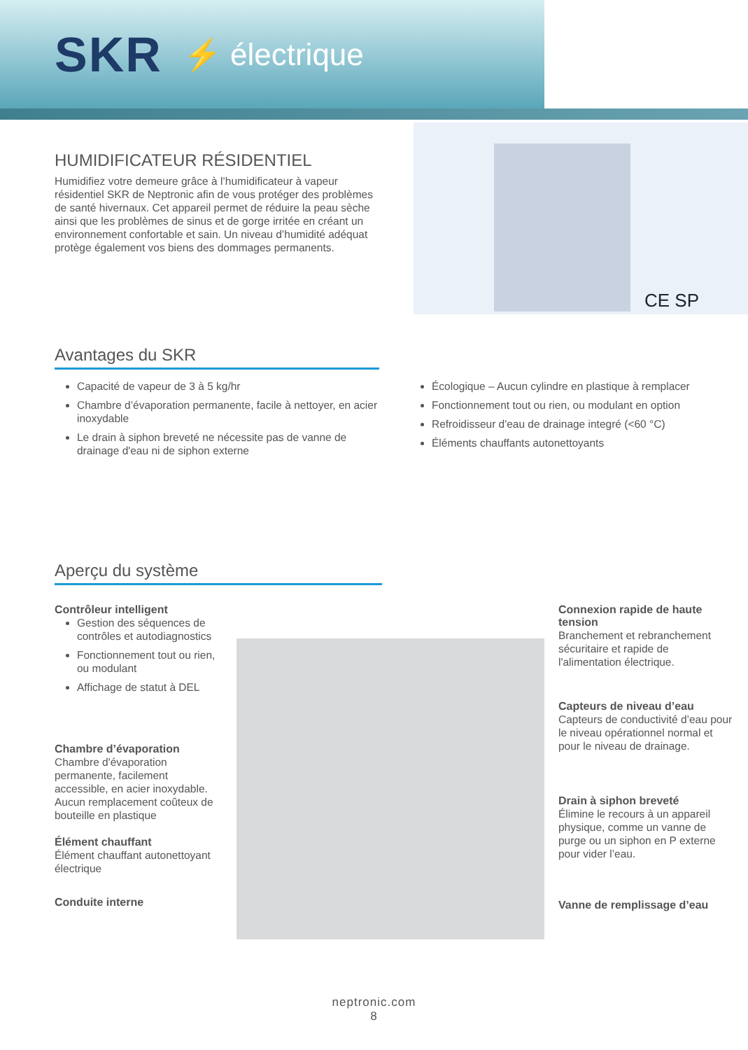SKR ⚡ électrique
HUMIDIFICATEUR RÉSIDENTIEL
Humidifiez votre demeure grâce à l’humidificateur à vapeur résidentiel SKR de Neptronic afin de vous protéger des problèmes de santé hivernaux. Cet appareil permet de réduire la peau sèche ainsi que les problèmes de sinus et de gorge irritée en créant un environnement confortable et sain. Un niveau d’humidité adéquat protège également vos biens des dommages permanents.
CE SP
Avantages du SKR
Capacité de vapeur de 3 à 5 kg/hr
Chambre d’évaporation permanente, facile à nettoyer, en acier inoxydable
Le drain à siphon breveté ne nécessite pas de vanne de drainage d'eau ni de siphon externe
Écologique – Aucun cylindre en plastique à remplacer
Fonctionnement tout ou rien, ou modulant en option
Refroidisseur d'eau de drainage integré (<60 °C)
Éléments chauffants autonettoyants
Aperçu du système
Contrôleur intelligent
Gestion des séquences de contrôles et autodiagnostics
Fonctionnement tout ou rien, ou modulant
Affichage de statut à DEL
Chambre d’évaporation
Chambre d'évaporation permanente, facilement accessible, en acier inoxydable. Aucun remplacement coûteux de bouteille en plastique
Élément chauffant
Élément chauffant autonettoyant électrique
Conduite interne
Connexion rapide de haute tension
Branchement et rebranchement sécuritaire et rapide de l'alimentation électrique.
Capteurs de niveau d’eau
Capteurs de conductivité d’eau pour le niveau opérationnel normal et pour le niveau de drainage.
Drain à siphon breveté
Élimine le recours à un appareil physique, comme un vanne de purge ou un siphon en P externe pour vider l’eau.
Vanne de remplissage d’eau
neptronic.com
8